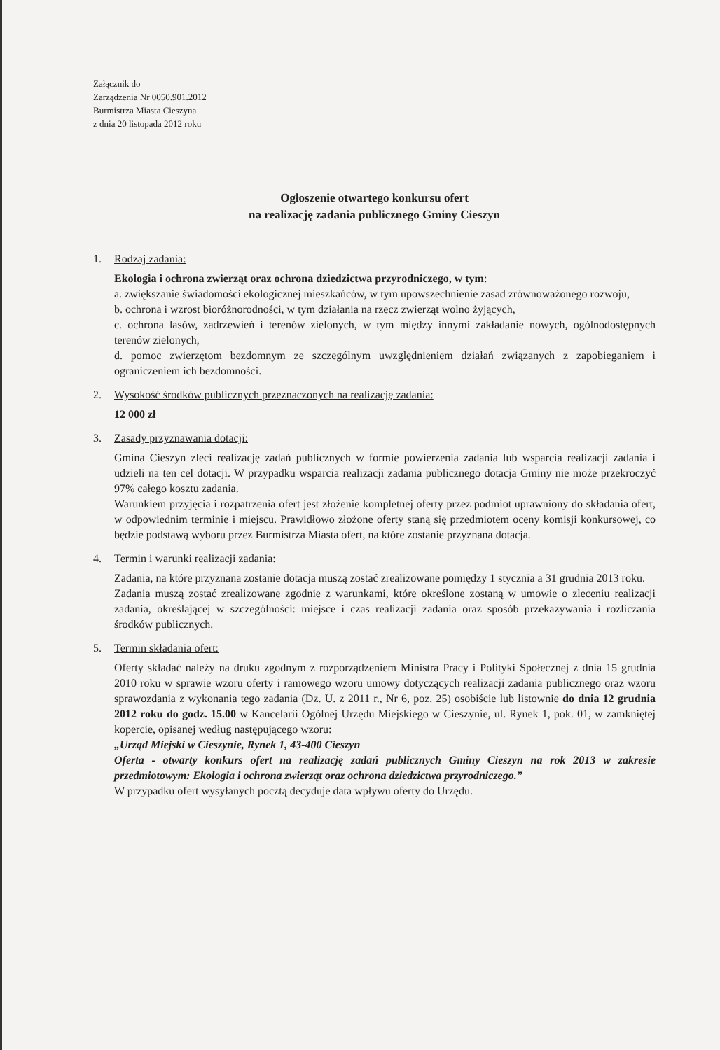Załącznik do
Zarządzenia Nr 0050.901.2012
Burmistrza Miasta Cieszyna
z dnia 20 listopada 2012 roku
Ogłoszenie otwartego konkursu ofert
na realizację zadania publicznego Gminy Cieszyn
1. Rodzaj zadania:
Ekologia i ochrona zwierząt oraz ochrona dziedzictwa przyrodniczego, w tym:
a. zwiększanie świadomości ekologicznej mieszkańców, w tym upowszechnienie zasad zrównoważonego rozwoju,
b. ochrona i wzrost bioróżnorodności, w tym działania na rzecz zwierząt wolno żyjących,
c. ochrona lasów, zadrzewień i terenów zielonych, w tym między innymi zakładanie nowych, ogólnodostępnych terenów zielonych,
d. pomoc zwierzętom bezdomnym ze szczególnym uwzględnieniem działań związanych z zapobieganiem i ograniczeniem ich bezdomności.
2. Wysokość środków publicznych przeznaczonych na realizację zadania:
12 000 zł
3. Zasady przyznawania dotacji:
Gmina Cieszyn zleci realizację zadań publicznych w formie powierzenia zadania lub wsparcia realizacji zadania i udzieli na ten cel dotacji. W przypadku wsparcia realizacji zadania publicznego dotacja Gminy nie może przekroczyć 97% całego kosztu zadania.
Warunkiem przyjęcia i rozpatrzenia ofert jest złożenie kompletnej oferty przez podmiot uprawniony do składania ofert, w odpowiednim terminie i miejscu. Prawidłowo złożone oferty staną się przedmiotem oceny komisji konkursowej, co będzie podstawą wyboru przez Burmistrza Miasta ofert, na które zostanie przyznana dotacja.
4. Termin i warunki realizacji zadania:
Zadania, na które przyznana zostanie dotacja muszą zostać zrealizowane pomiędzy 1 stycznia a 31 grudnia 2013 roku.
Zadania muszą zostać zrealizowane zgodnie z warunkami, które określone zostaną w umowie o zleceniu realizacji zadania, określającej w szczególności: miejsce i czas realizacji zadania oraz sposób przekazywania i rozliczania środków publicznych.
5. Termin składania ofert:
Oferty składać należy na druku zgodnym z rozporządzeniem Ministra Pracy i Polityki Społecznej z dnia 15 grudnia 2010 roku w sprawie wzoru oferty i ramowego wzoru umowy dotyczących realizacji zadania publicznego oraz wzoru sprawozdania z wykonania tego zadania (Dz. U. z 2011 r., Nr 6, poz. 25) osobiście lub listownie do dnia 12 grudnia 2012 roku do godz. 15.00 w Kancelarii Ogólnej Urzędu Miejskiego w Cieszynie, ul. Rynek 1, pok. 01, w zamkniętej kopercie, opisanej według następującego wzoru:
„Urząd Miejski w Cieszynie, Rynek 1, 43-400 Cieszyn
Oferta - otwarty konkurs ofert na realizację zadań publicznych Gminy Cieszyn na rok 2013 w zakresie przedmiotowym: Ekologia i ochrona zwierząt oraz ochrona dziedzictwa przyrodniczego.”
W przypadku ofert wysyłanych pocztą decyduje data wpływu oferty do Urzędu.